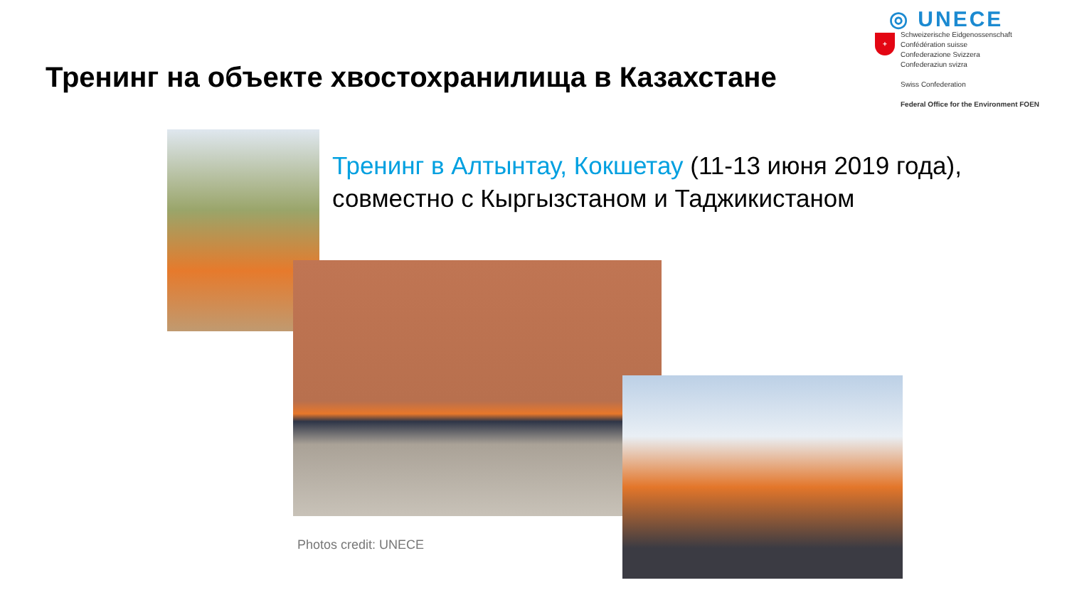Тренинг на объекте хвостохранилища в Казахстане
◎ UNECE
+
Schweizerische Eidgenossenschaft
Confédération suisse
Confederazione Svizzera
Confederaziun svizra
Swiss Confederation
Federal Office for the Environment FOEN
Тренинг в Алтынтау, Кокшетау (11-13 июня 2019 года), совместно с Кыргызстаном и Таджикистаном
Photos credit: UNECE